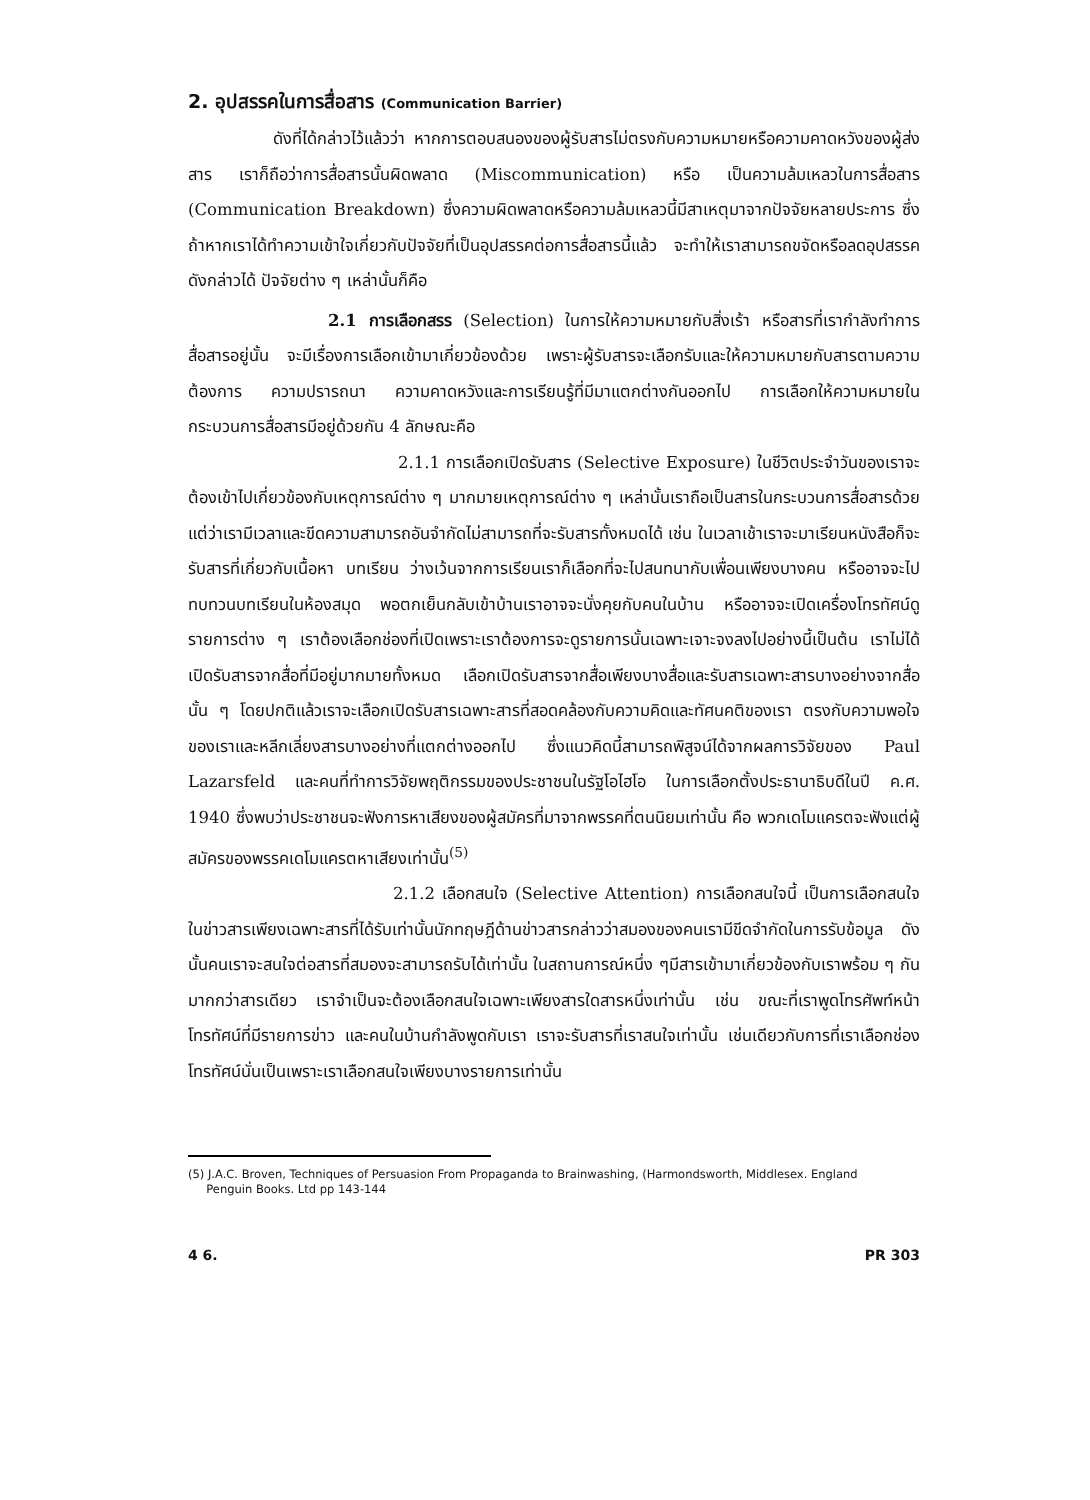2. อุปสรรคในการสื่อสาร (Communication Barrier)
ดังที่ได้กล่าวไว้แล้วว่า หากการตอบสนองของผู้รับสารไม่ตรงกับความหมายหรือความคาดหวังของผู้ส่งสาร เราก็ถือว่าการสื่อสารนั้นผิดพลาด (Miscommunication) หรือ เป็นความล้มเหลวในการสื่อสาร (Communication Breakdown) ซึ่งความผิดพลาดหรือความล้มเหลวนี้มีสาเหตุมาจากปัจจัยหลายประการ ซึ่งถ้าหากเราได้ทำความเข้าใจเกี่ยวกับปัจจัยที่เป็นอุปสรรคต่อการสื่อสารนี้แล้ว จะทำให้เราสามารถขจัดหรือลดอุปสรรคดังกล่าวได้ ปัจจัยต่าง ๆ เหล่านั้นก็คือ
2.1 การเลือกสรร (Selection) ในการให้ความหมายกับสิ่งเร้า หรือสารที่เรากำลังทำการสื่อสารอยู่นั้น จะมีเรื่องการเลือกเข้ามาเกี่ยวข้องด้วย เพราะผู้รับสารจะเลือกรับและให้ความหมายกับสารตามความต้องการ ความปรารถนา ความคาดหวังและการเรียนรู้ที่มีมาแตกต่างกันออกไป การเลือกให้ความหมายในกระบวนการสื่อสารมีอยู่ด้วยกัน 4 ลักษณะคือ
2.1.1 การเลือกเปิดรับสาร (Selective Exposure) ในชีวิตประจำวันของเราจะต้องเข้าไปเกี่ยวข้องกับเหตุการณ์ต่าง ๆ มากมายเหตุการณ์ต่าง ๆ เหล่านั้นเราถือเป็นสารในกระบวนการสื่อสารด้วย แต่ว่าเรามีเวลาและขีดความสามารถอันจำกัดไม่สามารถที่จะรับสารทั้งหมดได้ เช่น ในเวลาเช้าเราจะมาเรียนหนังสือก็จะรับสารที่เกี่ยวกับเนื้อหา บทเรียน ว่างเว้นจากการเรียนเราก็เลือกที่จะไปสนทนากับเพื่อนเพียงบางคน หรืออาจจะไปทบทวนบทเรียนในห้องสมุด พอตกเย็นกลับเข้าบ้านเราอาจจะนั่งคุยกับคนในบ้าน หรืออาจจะเปิดเครื่องโทรทัศน์ดูรายการต่าง ๆ เราต้องเลือกช่องที่เปิดเพราะเราต้องการจะดูรายการนั้นเฉพาะเจาะจงลงไปอย่างนี้เป็นต้น เราไม่ได้เปิดรับสารจากสื่อที่มีอยู่มากมายทั้งหมด เลือกเปิดรับสารจากสื่อเพียงบางสื่อและรับสารเฉพาะสารบางอย่างจากสื่อนั้น ๆ โดยปกติแล้วเราจะเลือกเปิดรับสารเฉพาะสารที่สอดคล้องกับความคิดและทัศนคติของเรา ตรงกับความพอใจของเราและหลีกเลี่ยงสารบางอย่างที่แตกต่างออกไป ซึ่งแนวคิดนี้สามารถพิสูจน์ได้จากผลการวิจัยของ Paul Lazarsfeld และคนที่ทำการวิจัยพฤติกรรมของประชาชนในรัฐโอไฮโอ ในการเลือกตั้งประธานาธิบดีในปี ค.ศ. 1940 ซึ่งพบว่าประชาชนจะฟังการหาเสียงของผู้สมัครที่มาจากพรรคที่ตนนิยมเท่านั้น คือ พวกเดโมแครตจะฟังแต่ผู้สมัครของพรรคเดโมแครตหาเสียงเท่านั้น<sup>(5)</sup>
2.1.2 เลือกสนใจ (Selective Attention) การเลือกสนใจนี้ เป็นการเลือกสนใจในข่าวสารเพียงเฉพาะสารที่ได้รับเท่านั้นนักทฤษฎีด้านข่าวสารกล่าวว่าสมองของคนเรามีขีดจำกัดในการรับข้อมูล ดังนั้นคนเราจะสนใจต่อสารที่สมองจะสามารถรับได้เท่านั้น ในสถานการณ์หนึ่ง ๆมีสารเข้ามาเกี่ยวข้องกับเราพร้อม ๆ กันมากกว่าสารเดียว เราจำเป็นจะต้องเลือกสนใจเฉพาะเพียงสารใดสารหนึ่งเท่านั้น เช่น ขณะที่เราพูดโทรศัพท์หน้าโทรทัศน์ที่มีรายการข่าว และคนในบ้านกำลังพูดกับเรา เราจะรับสารที่เราสนใจเท่านั้น เช่นเดียวกับการที่เราเลือกช่องโทรทัศน์นั่นเป็นเพราะเราเลือกสนใจเพียงบางรายการเท่านั้น
(5) J.A.C. Broven, Techniques of Persuasion From Propaganda to Brainwashing, (Harmondsworth, Middlesex. England
Penguin Books. Ltd pp 143-144
4 6. PR 303